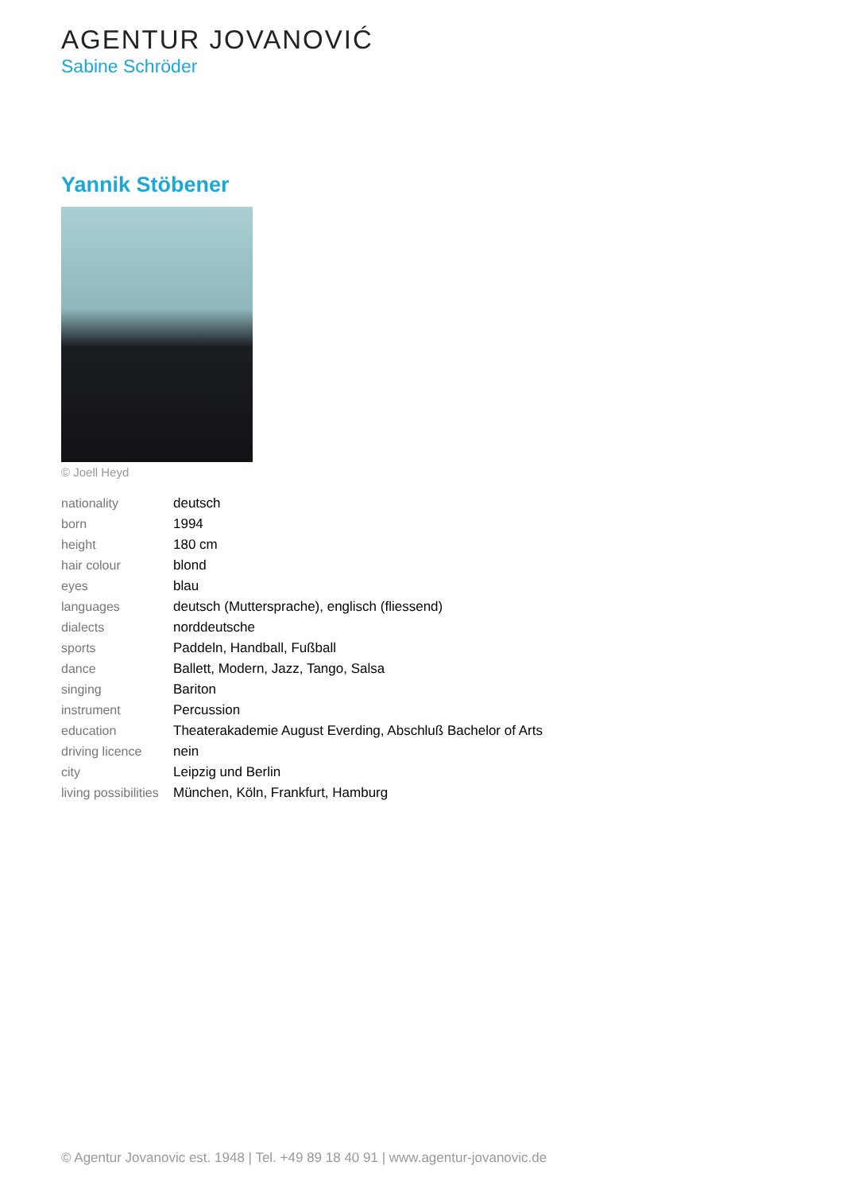AGENTUR JOVANOVIĆ
Sabine Schröder
Yannik Stöbener
© Joell Heyd
| nationality | deutsch |
| born | 1994 |
| height | 180 cm |
| hair colour | blond |
| eyes | blau |
| languages | deutsch (Muttersprache), englisch (fliessend) |
| dialects | norddeutsche |
| sports | Paddeln, Handball, Fußball |
| dance | Ballett, Modern, Jazz, Tango, Salsa |
| singing | Bariton |
| instrument | Percussion |
| education | Theaterakademie August Everding, Abschluß Bachelor of Arts |
| driving licence | nein |
| city | Leipzig und Berlin |
| living possibilities | München, Köln, Frankfurt, Hamburg |
© Agentur Jovanovic est. 1948 | Tel. +49 89 18 40 91 | www.agentur-jovanovic.de